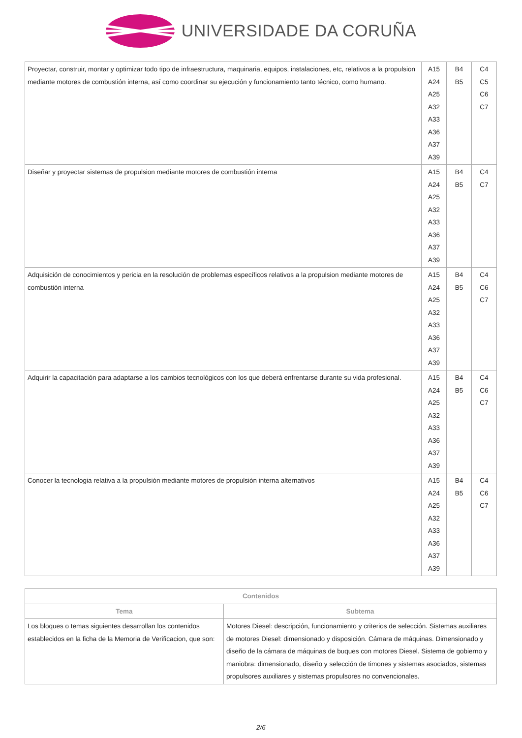UNIVERSIDADE DA CORUÑA
| Proyectar, construir, montar y optimizar todo tipo de infraestructura, maquinaria, equipos, instalaciones, etc, relativos a la propulsion mediante motores de combustión interna, así como coordinar su ejecución y funcionamiento tanto técnico, como humano. | A15 A24 A25 A32 A33 A36 A37 A39 | B4 B5 | C4 C5 C6 C7 |
| Diseñar y proyectar sistemas de propulsion mediante motores de combustión interna | A15 A24 A25 A32 A33 A36 A37 A39 | B4 B5 | C4 C7 |
| Adquisición de conocimientos y pericia en la resolución de problemas específicos relativos a la propulsion mediante motores de combustión interna | A15 A24 A25 A32 A33 A36 A37 A39 | B4 B5 | C4 C6 C7 |
| Adquirir la capacitación para adaptarse a los cambios tecnológicos con los que deberá enfrentarse durante su vida profesional. | A15 A24 A25 A32 A33 A36 A37 A39 | B4 B5 | C4 C6 C7 |
| Conocer la tecnologia relativa a la propulsión mediante motores de propulsión interna alternativos | A15 A24 A25 A32 A33 A36 A37 A39 | B4 B5 | C4 C6 C7 |
| Contenidos | |
| --- | --- |
| Tema | Subtema |
| Los bloques o temas siguientes desarrollan los contenidos establecidos en la ficha de la Memoria de Verificacion, que son: | Motores Diesel: descripción, funcionamiento y criterios de selección. Sistemas auxiliares de motores Diesel: dimensionado y disposición. Cámara de máquinas. Dimensionado y diseño de la cámara de máquinas de buques con motores Diesel. Sistema de gobierno y maniobra: dimensionado, diseño y selección de timones y sistemas asociados, sistemas propulsores auxiliares y sistemas propulsores no convencionales. |
2/6